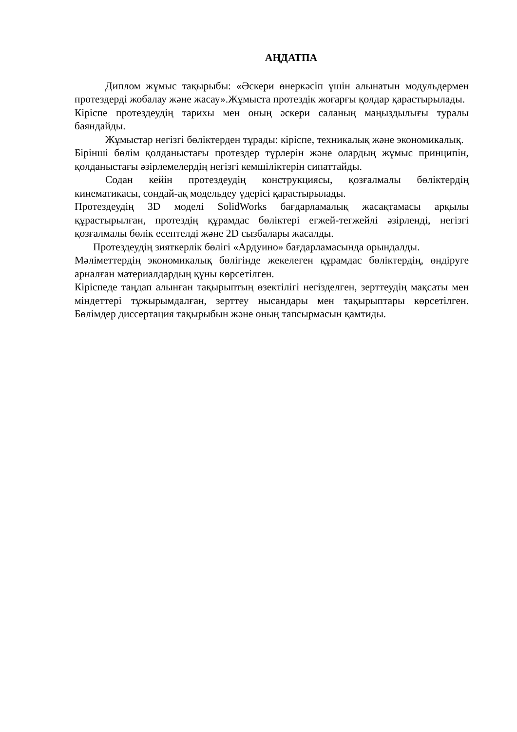АҢДАТПА
Диплом жұмыс тақырыбы: «Әскери өнеркәсіп үшін алынатын модульдермен протездерді жобалау және жасау».Жұмыста протездік жоғарғы қолдар қарастырылады.
Кіріспе протездеудің тарихы мен оның әскери саланың маңыздылығы туралы баяндайды.
Жұмыстар негізгі бөліктерден тұрады: кіріспе, техникалық және экономикалық.
Бірінші бөлім қолданыстағы протездер түрлерін және олардың жұмыс принципін, қолданыстағы әзірлемелердің негізгі кемшіліктерін сипаттайды.
Содан кейін протездеудің конструкциясы, қозғалмалы бөліктердің кинематикасы, сондай-ақ модельдеу үдерісі қарастырылады.
Протездеудің 3D моделі SolidWorks бағдарламалық жасақтамасы арқылы құрастырылған, протездің құрамдас бөліктері егжей-тегжейлі әзірленді, негізгі қозғалмалы бөлік есептелді және 2D сызбалары жасалды.
Протездеудің зияткерлік бөлігі «Ардуино» бағдарламасында орындалды.
Мәліметтердің экономикалық бөлігінде жекелеген құрамдас бөліктердің, өндіруге арналған материалдардың құны көрсетілген.
Кіріспеде таңдап алынған тақырыптың өзектілігі негізделген, зерттеудің мақсаты мен міндеттері тұжырымдалған, зерттеу нысандары мен тақырыптары көрсетілген. Бөлімдер диссертация тақырыбын және оның тапсырмасын қамтиды.